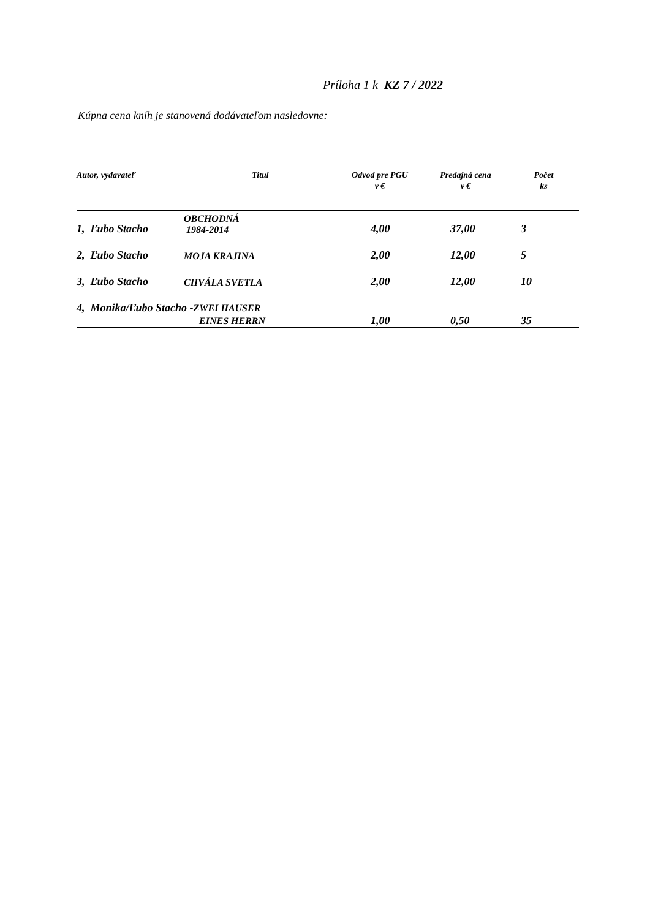Príloha 1 k KZ 7 / 2022
Kúpna cena kníh je stanovená dodávateľom nasledovne:
| Autor, vydavateľ | Titul | Odvod pre PGU v € | Predajná cena v € | Počet ks |
| --- | --- | --- | --- | --- |
| 1, Ľubo Stacho | OBCHODNÁ 1984-2014 | 4,00 | 37,00 | 3 |
| 2, Ľubo Stacho | MOJA KRAJINA | 2,00 | 12,00 | 5 |
| 3, Ľubo Stacho | CHVÁLA SVETLA | 2,00 | 12,00 | 10 |
| 4, Monika/Ľubo Stacho - ZWEI HAUSER EINES HERRN | | 1,00 | 0,50 | 35 |